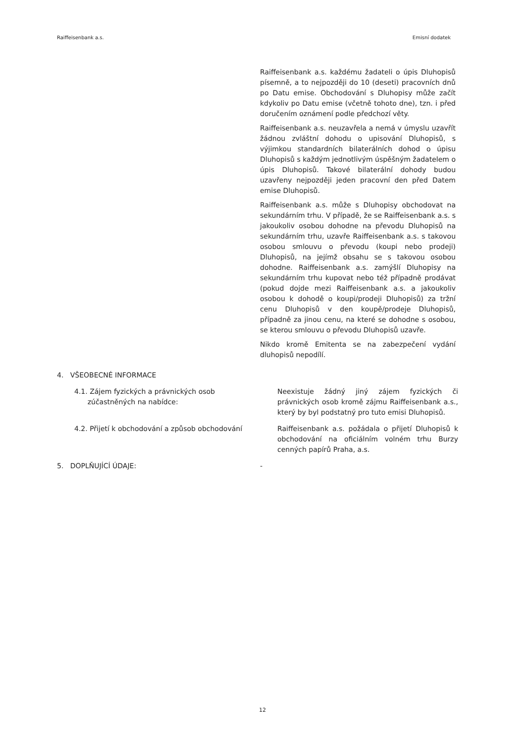Raiffeisenbank a.s. Emisní dodatek
Raiffeisenbank a.s. každému žadateli o úpis Dluhopisů písemně, a to nejpozději do 10 (deseti) pracovních dnů po Datu emise. Obchodování s Dluhopisy může začít kdykoliv po Datu emise (včetně tohoto dne), tzn. i před doručením oznámení podle předchozí věty.
Raiffeisenbank a.s. neuzavřela a nemá v úmyslu uzavřít žádnou zvláštní dohodu o upisování Dluhopisů, s výjimkou standardních bilaterálních dohod o úpisu Dluhopisů s každým jednotlivým úspěšným žadatelem o úpis Dluhopisů. Takové bilaterální dohody budou uzavřeny nejpozději jeden pracovní den před Datem emise Dluhopisů.
Raiffeisenbank a.s. může s Dluhopisy obchodovat na sekundárním trhu. V případě, že se Raiffeisenbank a.s. s jakoukoliv osobou dohodne na převodu Dluhopisů na sekundárním trhu, uzavře Raiffeisenbank a.s. s takovou osobou smlouvu o převodu (koupi nebo prodeji) Dluhopisů, na jejímž obsahu se s takovou osobou dohodne. Raiffeisenbank a.s. zamýšlí Dluhopisy na sekundárním trhu kupovat nebo též případně prodávat (pokud dojde mezi Raiffeisenbank a.s. a jakoukoliv osobou k dohodě o koupi/prodeji Dluhopisů) za tržní cenu Dluhopisů v den koupě/prodeje Dluhopisů, případně za jinou cenu, na které se dohodne s osobou, se kterou smlouvu o převodu Dluhopisů uzavře.
Nikdo kromě Emitenta se na zabezpečení vydání dluhopisů nepodílí.
4. VŠEOBECNÉ INFORMACE
4.1. Zájem fyzických a právnických osob
zúčastněných na nabídce:
Neexistuje žádný jiný zájem fyzických či právnických osob kromě zájmu Raiffeisenbank a.s., který by byl podstatný pro tuto emisi Dluhopisů.
4.2. Přijetí k obchodování a způsob obchodování Raiffeisenbank a.s. požádala o přijetí Dluhopisů k obchodování na oficiálním volném trhu Burzy cenných papírů Praha, a.s.
5. DOPLŇUJÍCÍ ÚDAJE: -
12